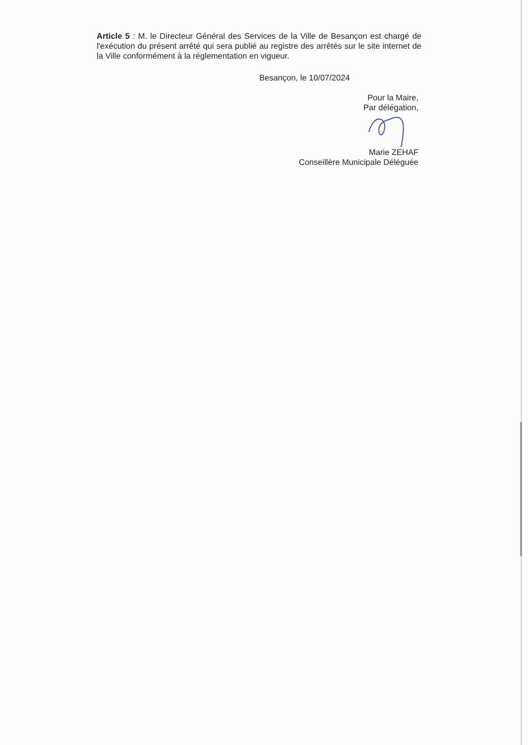Article 5 : M. le Directeur Général des Services de la Ville de Besançon est chargé de l'exécution du présent arrêté qui sera publié au registre des arrêtés sur le site internet de la Ville conformément à la réglementation en vigueur.
Besançon, le 10/07/2024
Pour la Maire,
Par délégation,
Marie ZEHAF
Conseillère Municipale Déléguée